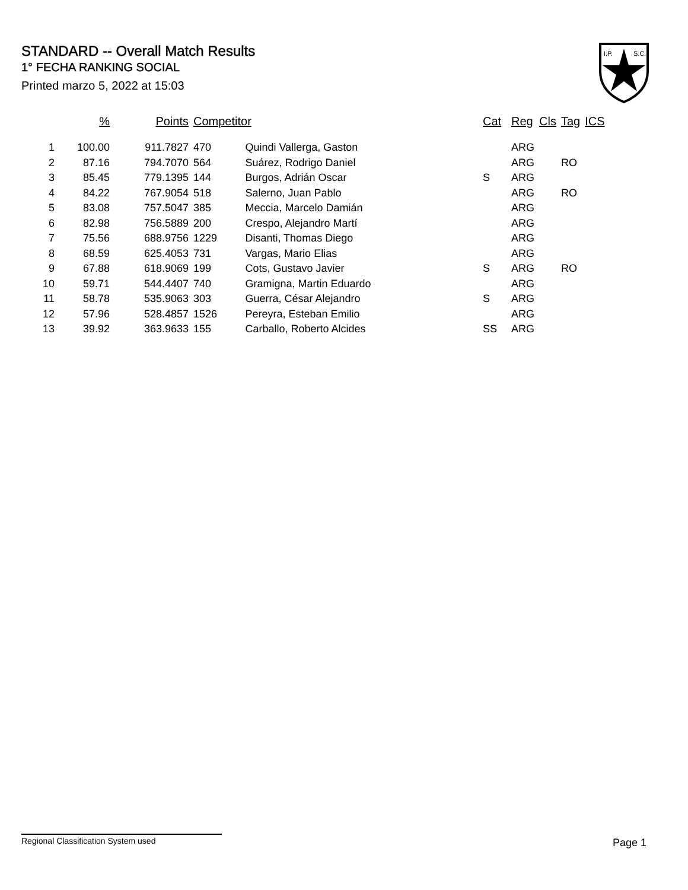STANDARD -- Overall Match Results
1° FECHA RANKING SOCIAL
Printed marzo 5, 2022 at 15:03
I.P.
S.C.
| | % | Points | Competitor | | Cat | Reg | Cls | Tag | ICS |
| --- | --- | --- | --- | --- | --- | --- | --- | --- | --- |
| 1 | 100.00 | 911.7827 | 470 | Quindi Vallerga, Gaston | | ARG | | | |
| 2 | 87.16 | 794.7070 | 564 | Suárez, Rodrigo Daniel | | ARG | | RO | |
| 3 | 85.45 | 779.1395 | 144 | Burgos, Adrián Oscar | S | ARG | | | |
| 4 | 84.22 | 767.9054 | 518 | Salerno, Juan Pablo | | ARG | | RO | |
| 5 | 83.08 | 757.5047 | 385 | Meccia, Marcelo Damián | | ARG | | | |
| 6 | 82.98 | 756.5889 | 200 | Crespo, Alejandro Martí | | ARG | | | |
| 7 | 75.56 | 688.9756 | 1229 | Disanti, Thomas Diego | | ARG | | | |
| 8 | 68.59 | 625.4053 | 731 | Vargas, Mario Elias | | ARG | | | |
| 9 | 67.88 | 618.9069 | 199 | Cots, Gustavo Javier | S | ARG | | RO | |
| 10 | 59.71 | 544.4407 | 740 | Gramigna, Martin Eduardo | | ARG | | | |
| 11 | 58.78 | 535.9063 | 303 | Guerra, César Alejandro | S | ARG | | | |
| 12 | 57.96 | 528.4857 | 1526 | Pereyra, Esteban Emilio | | ARG | | | |
| 13 | 39.92 | 363.9633 | 155 | Carballo, Roberto Alcides | SS | ARG | | | |
Regional Classification System used Page 1